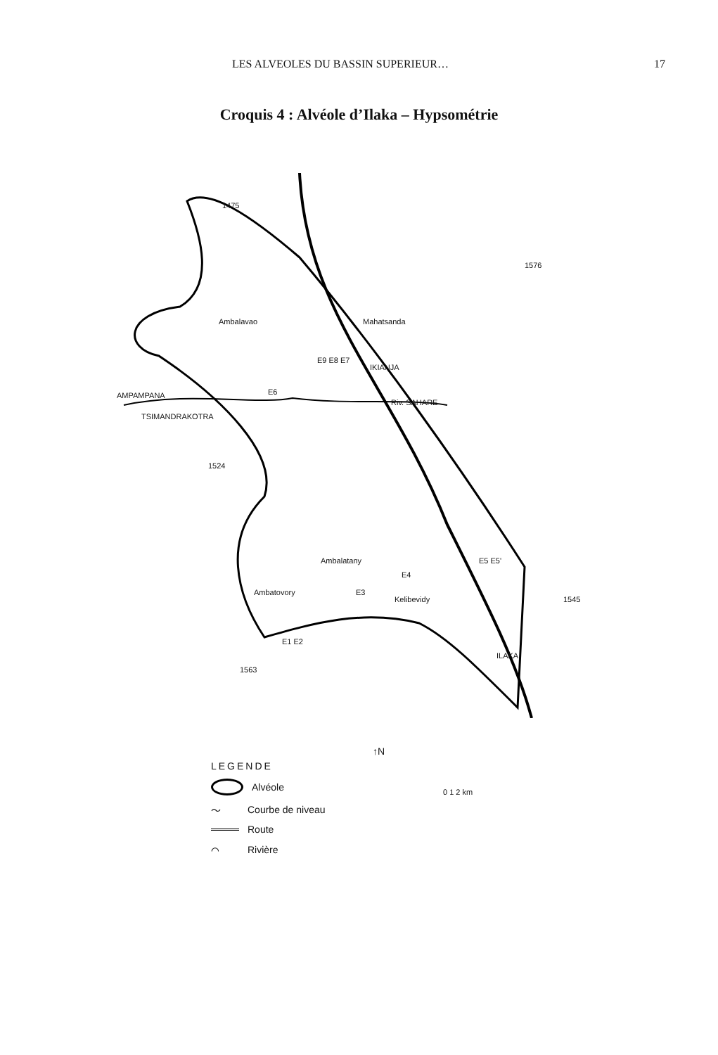LES ALVEOLES DU BASSIN SUPERIEUR… 17
Croquis 4 : Alvéole d’Ilaka – Hypsométrie
Ambalavao Mahatsanda
IKIANJA
AMPAMPANA
TSIMANDRAKOTRA
Riv. SAHARE
1524
1475
1576
Ambalatany
Ambatovory
Kelibevidy 1545
ILAKA
1563
E1 E2
E3
E4
E5 E5'
E6
E9 E8 E7
↑N
0 1 2 km
LEGENDE
Alvéole
〜 Courbe de niveau
Route
⌒ Rivière